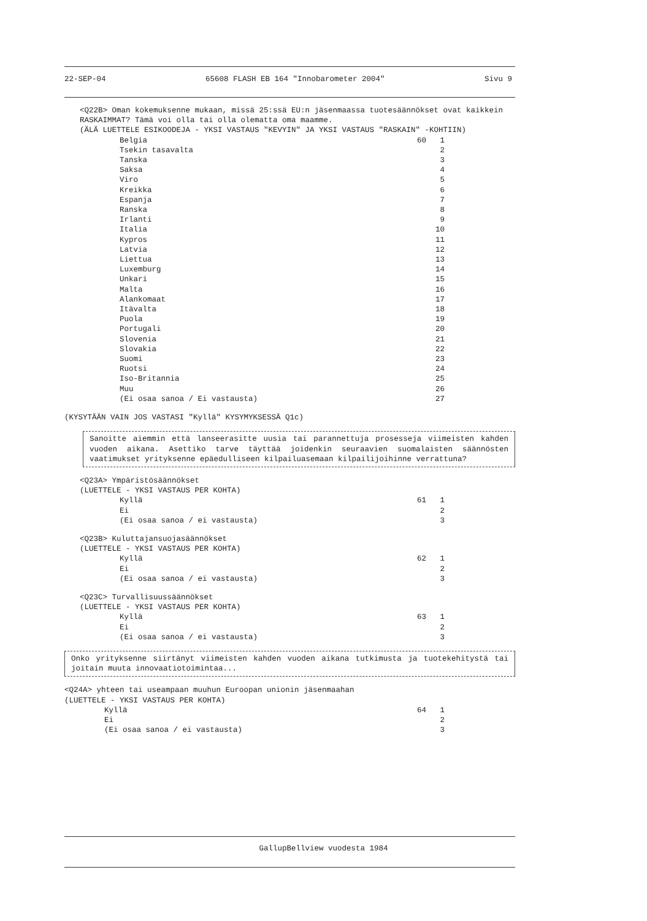22-SEP-04 65608 FLASH EB 164 "Innobarometer 2004" Sivu 9
<Q22B> Oman kokemuksenne mukaan, missä 25:ssä EU:n jäsenmaassa tuotesäännökset ovat kaikkein RASKAIMMAT? Tämä voi olla tai olla olematta oma maamme.
(ÄLÄ LUETTELE ESIKOODEJA - YKSI VASTAUS "KEVYIN" JA YKSI VASTAUS "RASKAIN" -KOHTIIN)
Belgia 60 1
Tsekin tasavalta 2
Tanska 3
Saksa 4
Viro 5
Kreikka 6
Espanja 7
Ranska 8
Irlanti 9
Italia 10
Kypros 11
Latvia 12
Liettua 13
Luxemburg 14
Unkari 15
Malta 16
Alankomaat 17
Itävalta 18
Puola 19
Portugali 20
Slovenia 21
Slovakia 22
Suomi 23
Ruotsi 24
Iso-Britannia 25
Muu 26
(Ei osaa sanoa / Ei vastausta) 27
(KYSYTÄÄN VAIN JOS VASTASI "Kyllä" KYSYMYKSESSÄ Q1c)
Sanoitte aiemmin että lanseerasitte uusia tai parannettuja prosesseja viimeisten kahden vuoden aikana. Asettiko tarve täyttää joidenkin seuraavien suomalaisten säännösten vaatimukset yrityksenne epäedulliseen kilpailuasemaan kilpailijoihinne verrattuna?
<Q23A> Ympäristösäännökset
(LUETTELE - YKSI VASTAUS PER KOHTA)
Kyllä 61 1
Ei 2
(Ei osaa sanoa / ei vastausta) 3
<Q23B> Kuluttajansuojasäännökset
(LUETTELE - YKSI VASTAUS PER KOHTA)
Kyllä 62 1
Ei 2
(Ei osaa sanoa / ei vastausta) 3
<Q23C> Turvallisuussäännökset
(LUETTELE - YKSI VASTAUS PER KOHTA)
Kyllä 63 1
Ei 2
(Ei osaa sanoa / ei vastausta) 3
Onko yrityksenne siirtänyt viimeisten kahden vuoden aikana tutkimusta ja tuotekehitystä tai joitain muuta innovaatiotoimintaa...
<Q24A> yhteen tai useampaan muuhun Euroopan unionin jäsenmaahan
(LUETTELE - YKSI VASTAUS PER KOHTA)
Kyllä 64 1
Ei 2
(Ei osaa sanoa / ei vastausta) 3
GallupBellview vuodesta 1984